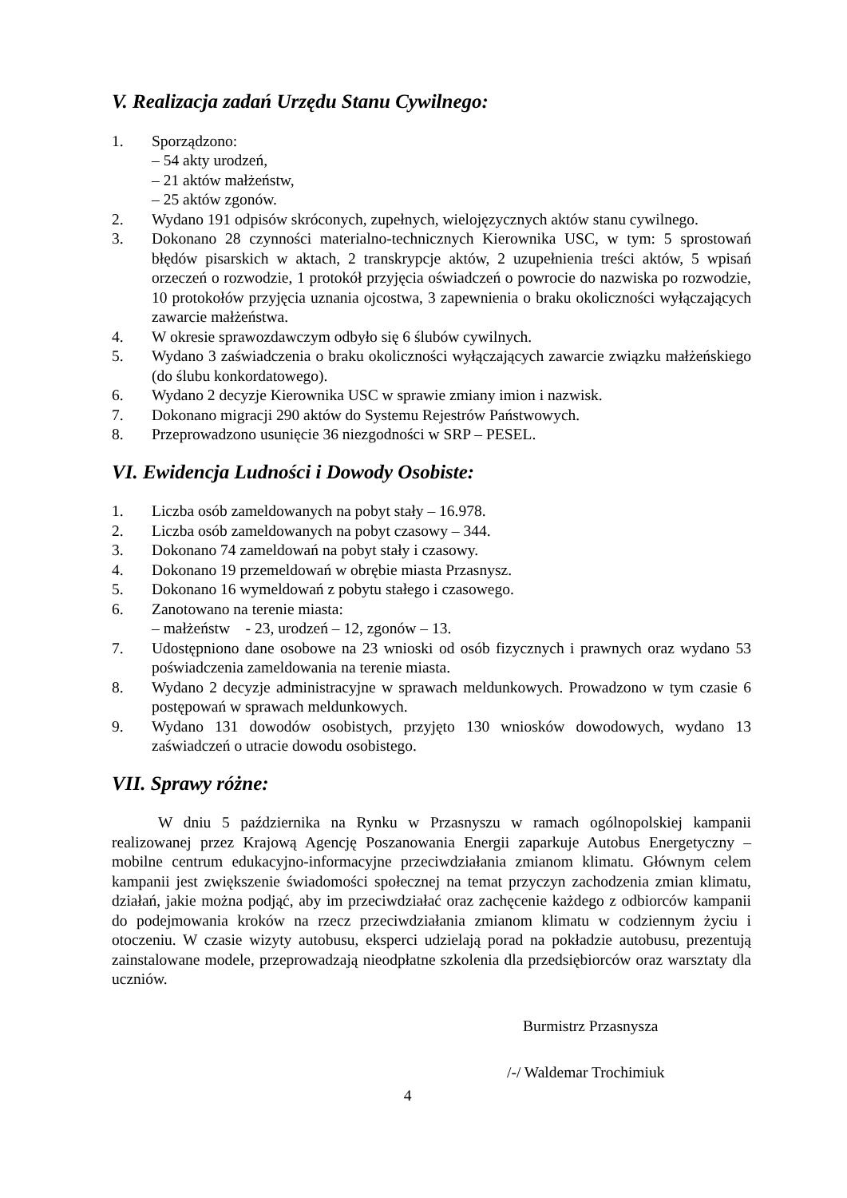V. Realizacja zadań Urzędu Stanu Cywilnego:
1. Sporządzono:
– 54 akty urodzeń,
– 21 aktów małżeństw,
– 25 aktów zgonów.
2. Wydano 191 odpisów skróconych, zupełnych, wielojęzycznych aktów stanu cywilnego.
3. Dokonano 28 czynności materialno-technicznych Kierownika USC, w tym: 5 sprostowań błędów pisarskich w aktach, 2 transkrypcje aktów, 2 uzupełnienia treści aktów, 5 wpisań orzeczeń o rozwodzie, 1 protokół przyjęcia oświadczeń o powrocie do nazwiska po rozwodzie, 10 protokołów przyjęcia uznania ojcostwa, 3 zapewnienia o braku okoliczności wyłączających zawarcie małżeństwa.
4. W okresie sprawozdawczym odbyło się 6 ślubów cywilnych.
5. Wydano 3 zaświadczenia o braku okoliczności wyłączających zawarcie związku małżeńskiego (do ślubu konkordatowego).
6. Wydano 2 decyzje Kierownika USC w sprawie zmiany imion i nazwisk.
7. Dokonano migracji 290 aktów do Systemu Rejestrów Państwowych.
8. Przeprowadzono usunięcie 36 niezgodności w SRP – PESEL.
VI. Ewidencja Ludności i Dowody Osobiste:
1. Liczba osób zameldowanych na pobyt stały – 16.978.
2. Liczba osób zameldowanych na pobyt czasowy – 344.
3. Dokonano 74 zameldowań na pobyt stały i czasowy.
4. Dokonano 19 przemeldowań w obrębie miasta Przasnysz.
5. Dokonano 16 wymeldowań z pobytu stałego i czasowego.
6. Zanotowano na terenie miasta:
– małżeństw - 23, urodzeń – 12, zgonów – 13.
7. Udostępniono dane osobowe na 23 wnioski od osób fizycznych i prawnych oraz wydano 53 poświadczenia zameldowania na terenie miasta.
8. Wydano 2 decyzje administracyjne w sprawach meldunkowych. Prowadzono w tym czasie 6 postępowań w sprawach meldunkowych.
9. Wydano 131 dowodów osobistych, przyjęto 130 wniosków dowodowych, wydano 13 zaświadczeń o utracie dowodu osobistego.
VII. Sprawy różne:
W dniu 5 października na Rynku w Przasnyszu w ramach ogólnopolskiej kampanii realizowanej przez Krajową Agencję Poszanowania Energii zaparkuje Autobus Energetyczny – mobilne centrum edukacyjno-informacyjne przeciwdziałania zmianom klimatu. Głównym celem kampanii jest zwiększenie świadomości społecznej na temat przyczyn zachodzenia zmian klimatu, działań, jakie można podjąć, aby im przeciwdziałać oraz zachęcenie każdego z odbiorców kampanii do podejmowania kroków na rzecz przeciwdziałania zmianom klimatu w codziennym życiu i otoczeniu. W czasie wizyty autobusu, eksperci udzielają porad na pokładzie autobusu, prezentują zainstalowane modele, przeprowadzają nieodpłatne szkolenia dla przedsiębiorców oraz warsztaty dla uczniów.
Burmistrz Przasnysza
/-/ Waldemar Trochimiuk
4